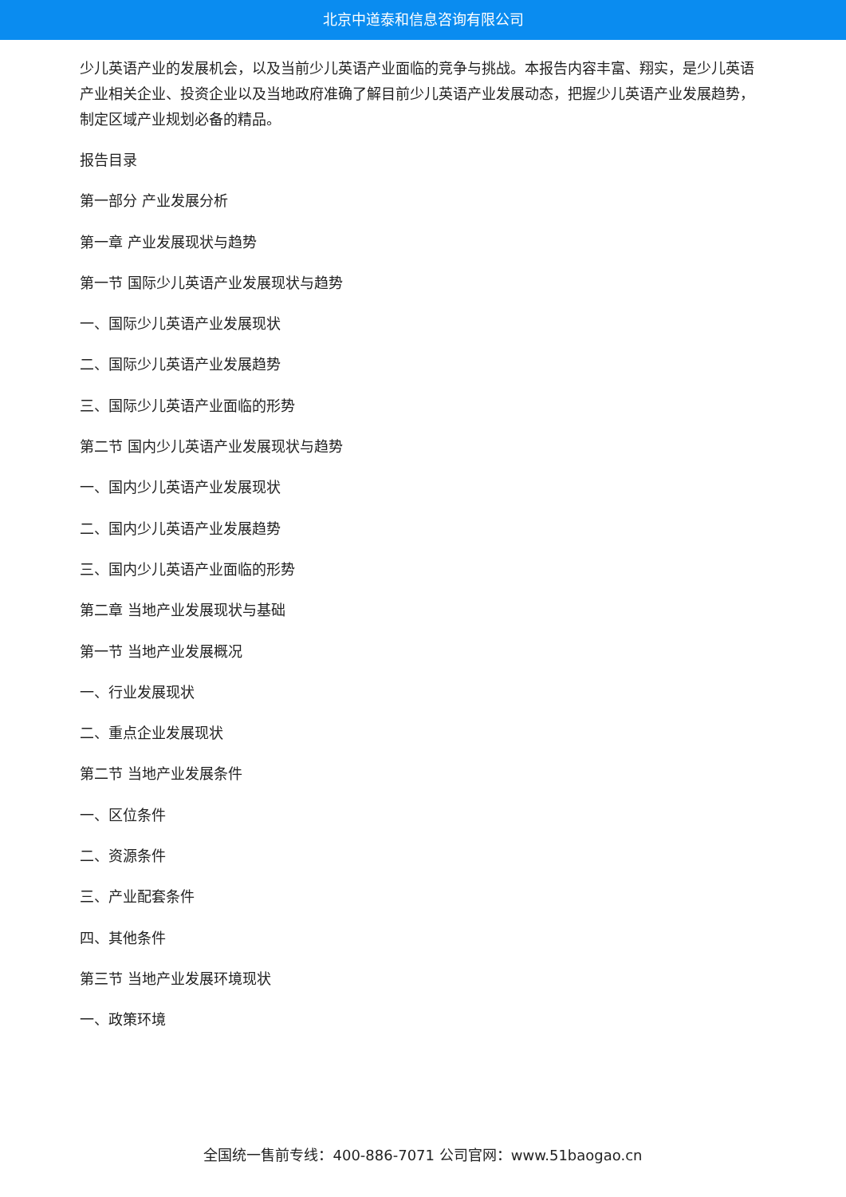北京中道泰和信息咨询有限公司
少儿英语产业的发展机会，以及当前少儿英语产业面临的竞争与挑战。本报告内容丰富、翔实，是少儿英语产业相关企业、投资企业以及当地政府准确了解目前少儿英语产业发展动态，把握少儿英语产业发展趋势，制定区域产业规划必备的精品。
报告目录
第一部分 产业发展分析
第一章 产业发展现状与趋势
第一节 国际少儿英语产业发展现状与趋势
一、国际少儿英语产业发展现状
二、国际少儿英语产业发展趋势
三、国际少儿英语产业面临的形势
第二节 国内少儿英语产业发展现状与趋势
一、国内少儿英语产业发展现状
二、国内少儿英语产业发展趋势
三、国内少儿英语产业面临的形势
第二章 当地产业发展现状与基础
第一节 当地产业发展概况
一、行业发展现状
二、重点企业发展现状
第二节 当地产业发展条件
一、区位条件
二、资源条件
三、产业配套条件
四、其他条件
第三节 当地产业发展环境现状
一、政策环境
全国统一售前专线：400-886-7071 公司官网：www.51baogao.cn